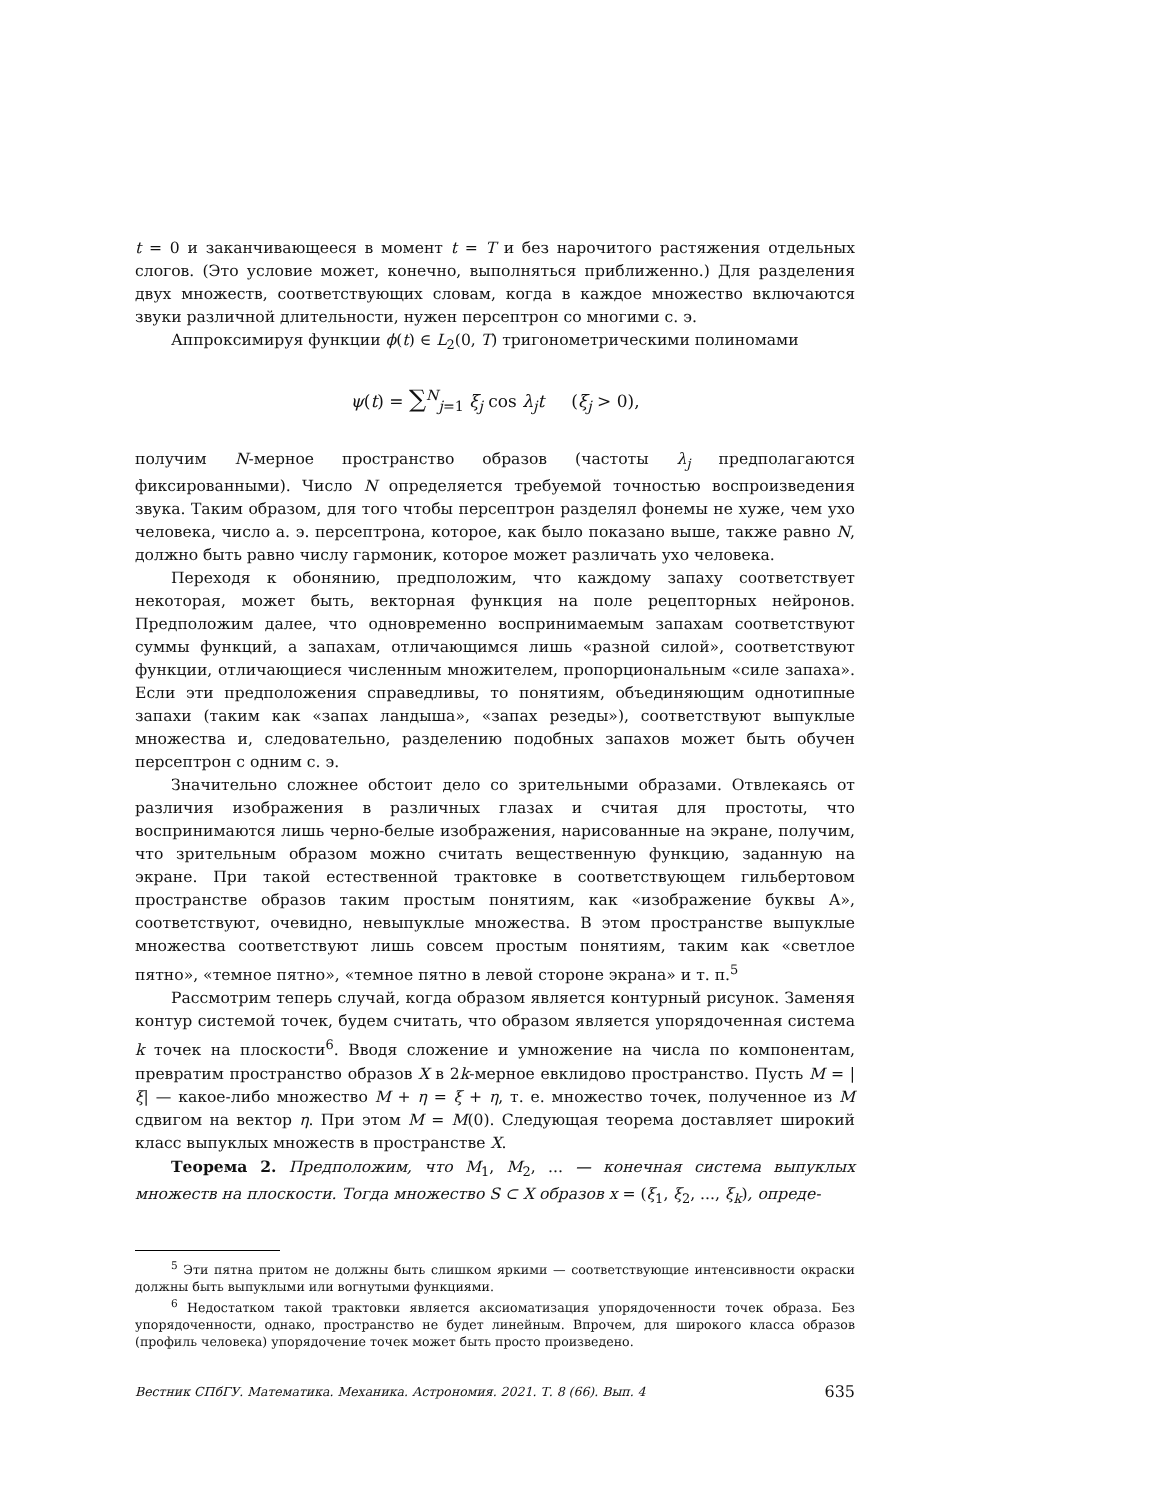t = 0 и заканчивающееся в момент t = T и без нарочитого растяжения отдельных слогов. (Это условие может, конечно, выполняться приближенно.) Для разделения двух множеств, соответствующих словам, когда в каждое множество включаются звуки различной длительности, нужен персептрон со многими с. э.
Аппроксимируя функции ϕ(t) ∈ L<sub>2</sub>(0, T) тригонометрическими полиномами
ψ(t) = ∑<sup>N</sup><sub>j=1</sub> ξ<sub>j</sub> cos λ<sub>j</sub>t (ξ<sub>j</sub> > 0),
получим N-мерное пространство образов (частоты λ<sub>j</sub> предполагаются фиксированными). Число N определяется требуемой точностью воспроизведения звука. Таким образом, для того чтобы персептрон разделял фонемы не хуже, чем ухо человека, число а. э. персептрона, которое, как было показано выше, также равно N, должно быть равно числу гармоник, которое может различать ухо человека.
Переходя к обонянию, предположим, что каждому запаху соответствует некоторая, может быть, векторная функция на поле рецепторных нейронов. Предположим далее, что одновременно воспринимаемым запахам соответствуют суммы функций, а запахам, отличающимся лишь «разной силой», соответствуют функции, отличающиеся численным множителем, пропорциональным «силе запаха». Если эти предположения справедливы, то понятиям, объединяющим однотипные запахи (таким как «запах ландыша», «запах резеды»), соответствуют выпуклые множества и, следовательно, разделению подобных запахов может быть обучен персептрон с одним с. э.
Значительно сложнее обстоит дело со зрительными образами. Отвлекаясь от различия изображения в различных глазах и считая для простоты, что воспринимаются лишь черно-белые изображения, нарисованные на экране, получим, что зрительным образом можно считать вещественную функцию, заданную на экране. При такой естественной трактовке в соответствующем гильбертовом пространстве образов таким простым понятиям, как «изображение буквы А», соответствуют, очевидно, невыпуклые множества. В этом пространстве выпуклые множества соответствуют лишь совсем простым понятиям, таким как «светлое пятно», «темное пятно», «темное пятно в левой стороне экрана» и т. п.<sup>5</sup>
Рассмотрим теперь случай, когда образом является контурный рисунок. Заменяя контур системой точек, будем считать, что образом является упорядоченная система k точек на плоскости<sup>6</sup>. Вводя сложение и умножение на числа по компонентам, превратим пространство образов X в 2k-мерное евклидово пространство. Пусть M = |ξ| — какое-либо множество M + η = ξ + η, т. е. множество точек, полученное из M сдвигом на вектор η. При этом M = M(0). Следующая теорема доставляет широкий класс выпуклых множеств в пространстве X.
Теорема 2. Предположим, что M<sub>1</sub>, M<sub>2</sub>, ... — конечная система выпуклых множеств на плоскости. Тогда множество S ⊂ X образов x = (ξ<sub>1</sub>, ξ<sub>2</sub>, ..., ξ<sub>k</sub>), опреде-
<sup>5</sup> Эти пятна притом не должны быть слишком яркими — соответствующие интенсивности окраски должны быть выпуклыми или вогнутыми функциями.
<sup>6</sup> Недостатком такой трактовки является аксиоматизация упорядоченности точек образа. Без упорядоченности, однако, пространство не будет линейным. Впрочем, для широкого класса образов (профиль человека) упорядочение точек может быть просто произведено.
Вестник СПбГУ. Математика. Механика. Астрономия. 2021. Т. 8 (66). Вып. 4 635